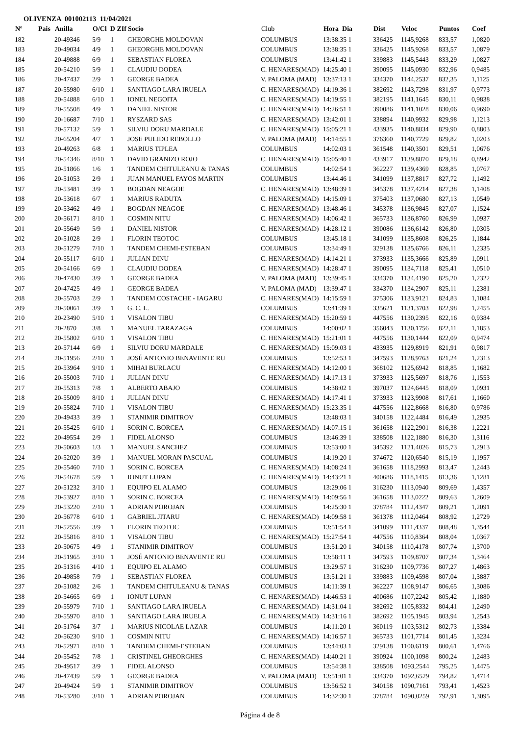OLIVENZA 001002113 11/04/2021
| Nº | Pais | Anilla | O/Cl D ZIf | Socio | Club | Hora Dia | Dist | Veloc | Puntos | Coef |
| --- | --- | --- | --- | --- | --- | --- | --- | --- | --- | --- |
| 182 | | 20-49346 | 5/9 1 | GHEORGHE MOLDOVAN | COLUMBUS | 13:38:35 1 | 336425 | 1145,9268 | 833,57 | 1,0820 |
| 183 | | 20-49034 | 4/9 1 | GHEORGHE MOLDOVAN | COLUMBUS | 13:38:35 1 | 336425 | 1145,9268 | 833,57 | 1,0879 |
| 184 | | 20-49888 | 6/9 1 | SEBASTIAN FLOREA | COLUMBUS | 13:41:42 1 | 339883 | 1145,5443 | 833,29 | 1,0827 |
| 185 | | 20-54210 | 5/9 1 | CLAUDIU DODEA | C. HENARES(MAD) | 14:25:40 1 | 390095 | 1145,0930 | 832,96 | 0,9485 |
| 186 | | 20-47437 | 2/9 1 | GEORGE BADEA | V. PALOMA (MAD) | 13:37:13 1 | 334370 | 1144,2537 | 832,35 | 1,1125 |
| 187 | | 20-55980 | 6/10 1 | SANTIAGO LARA IRUELA | C. HENARES(MAD) | 14:19:36 1 | 382692 | 1143,7298 | 831,97 | 0,9773 |
| 188 | | 20-54888 | 6/10 1 | IONEL NEGOITA | C. HENARES(MAD) | 14:19:55 1 | 382195 | 1141,1645 | 830,11 | 0,9838 |
| 189 | | 20-55508 | 4/9 1 | DANIEL NISTOR | C. HENARES(MAD) | 14:26:51 1 | 390086 | 1141,1028 | 830,06 | 0,9690 |
| 190 | | 20-16687 | 7/10 1 | RYSZARD SAS | C. HENARES(MAD) | 13:42:01 1 | 338894 | 1140,9932 | 829,98 | 1,1213 |
| 191 | | 20-57132 | 5/9 1 | SILVIU DORU MARDALE | C. HENARES(MAD) | 15:05:21 1 | 433935 | 1140,8834 | 829,90 | 0,8803 |
| 192 | | 20-65204 | 4/7 1 | JOSE PULIDO REBOLLO | V. PALOMA (MAD) | 14:14:55 1 | 376360 | 1140,7729 | 829,82 | 1,0203 |
| 193 | | 20-49263 | 6/8 1 | MARIUS TIPLEA | COLUMBUS | 14:02:03 1 | 361548 | 1140,3501 | 829,51 | 1,0676 |
| 194 | | 20-54346 | 8/10 1 | DAVID GRANIZO ROJO | C. HENARES(MAD) | 15:05:40 1 | 433917 | 1139,8870 | 829,18 | 0,8942 |
| 195 | | 20-51866 | 1/6 1 | TANDEM CHITULEANU & TANAS | COLUMBUS | 14:02:54 1 | 362227 | 1139,4369 | 828,85 | 1,0767 |
| 196 | | 20-51053 | 2/9 1 | JUAN MANUEL FAYOS MARTIN | COLUMBUS | 13:44:46 1 | 341099 | 1137,8817 | 827,72 | 1,1492 |
| 197 | | 20-53481 | 3/9 1 | BOGDAN NEAGOE | C. HENARES(MAD) | 13:48:39 1 | 345378 | 1137,4214 | 827,38 | 1,1408 |
| 198 | | 20-53618 | 6/7 1 | MARIUS RADUTA | C. HENARES(MAD) | 14:15:09 1 | 375403 | 1137,0680 | 827,13 | 1,0549 |
| 199 | | 20-53462 | 4/9 1 | BOGDAN NEAGOE | C. HENARES(MAD) | 13:48:46 1 | 345378 | 1136,9845 | 827,07 | 1,1524 |
| 200 | | 20-56171 | 8/10 1 | COSMIN NITU | C. HENARES(MAD) | 14:06:42 1 | 365733 | 1136,8760 | 826,99 | 1,0937 |
| 201 | | 20-55649 | 5/9 1 | DANIEL NISTOR | C. HENARES(MAD) | 14:28:12 1 | 390086 | 1136,6142 | 826,80 | 1,0305 |
| 202 | | 20-51028 | 2/9 1 | FLORIN TEOTOC | COLUMBUS | 13:45:18 1 | 341099 | 1135,8608 | 826,25 | 1,1844 |
| 203 | | 20-51279 | 7/10 1 | TANDEM CHEMI-ESTEBAN | COLUMBUS | 13:34:49 1 | 329138 | 1135,6766 | 826,11 | 1,2335 |
| 204 | | 20-55117 | 6/10 1 | JULIAN DINU | C. HENARES(MAD) | 14:14:21 1 | 373933 | 1135,3666 | 825,89 | 1,0911 |
| 205 | | 20-54166 | 6/9 1 | CLAUDIU DODEA | C. HENARES(MAD) | 14:28:47 1 | 390095 | 1134,7118 | 825,41 | 1,0510 |
| 206 | | 20-47430 | 3/9 1 | GEORGE BADEA | V. PALOMA (MAD) | 13:39:45 1 | 334370 | 1134,4190 | 825,20 | 1,2322 |
| 207 | | 20-47425 | 4/9 1 | GEORGE BADEA | V. PALOMA (MAD) | 13:39:47 1 | 334370 | 1134,2907 | 825,11 | 1,2381 |
| 208 | | 20-55703 | 2/9 1 | TANDEM COSTACHE - IAGARU | C. HENARES(MAD) | 14:15:59 1 | 375306 | 1133,9121 | 824,83 | 1,1084 |
| 209 | | 20-50061 | 3/9 1 | G. C. L. | COLUMBUS | 13:41:39 1 | 335621 | 1131,3703 | 822,98 | 1,2455 |
| 210 | | 20-23490 | 5/10 1 | VISALON TIBU | C. HENARES(MAD) | 15:20:59 1 | 447556 | 1130,2395 | 822,16 | 0,9384 |
| 211 | | 20-2870 | 3/8 1 | MANUEL TARAZAGA | COLUMBUS | 14:00:02 1 | 356043 | 1130,1756 | 822,11 | 1,1853 |
| 212 | | 20-55802 | 6/10 1 | VISALON TIBU | C. HENARES(MAD) | 15:21:01 1 | 447556 | 1130,1444 | 822,09 | 0,9474 |
| 213 | | 20-57144 | 6/9 1 | SILVIU DORU MARDALE | C. HENARES(MAD) | 15:09:03 1 | 433935 | 1129,8919 | 821,91 | 0,9817 |
| 214 | | 20-51956 | 2/10 1 | JOSÉ ANTONIO BENAVENTE RU | COLUMBUS | 13:52:53 1 | 347593 | 1128,9763 | 821,24 | 1,2313 |
| 215 | | 20-53964 | 9/10 1 | MIHAI BURLACU | C. HENARES(MAD) | 14:12:00 1 | 368102 | 1125,6942 | 818,85 | 1,1682 |
| 216 | | 20-55003 | 7/10 1 | JULIAN DINU | C. HENARES(MAD) | 14:17:13 1 | 373933 | 1125,5697 | 818,76 | 1,1553 |
| 217 | | 20-55313 | 7/8 1 | ALBERTO ABAJO | COLUMBUS | 14:38:02 1 | 397037 | 1124,6445 | 818,09 | 1,0931 |
| 218 | | 20-55009 | 8/10 1 | JULIAN DINU | C. HENARES(MAD) | 14:17:41 1 | 373933 | 1123,9908 | 817,61 | 1,1660 |
| 219 | | 20-55824 | 7/10 1 | VISALON TIBU | C. HENARES(MAD) | 15:23:35 1 | 447556 | 1122,8668 | 816,80 | 0,9786 |
| 220 | | 20-49433 | 3/9 1 | STANIMIR DIMITROV | COLUMBUS | 13:48:03 1 | 340158 | 1122,4484 | 816,49 | 1,2935 |
| 221 | | 20-55425 | 6/10 1 | SORIN C. BORCEA | C. HENARES(MAD) | 14:07:15 1 | 361658 | 1122,2901 | 816,38 | 1,2221 |
| 222 | | 20-49554 | 2/9 1 | FIDEL ALONSO | COLUMBUS | 13:46:39 1 | 338508 | 1122,1880 | 816,30 | 1,3116 |
| 223 | | 20-50603 | 1/3 1 | MANUEL SANCHEZ | COLUMBUS | 13:53:00 1 | 345392 | 1121,4026 | 815,73 | 1,2913 |
| 224 | | 20-52020 | 3/9 1 | MANUEL MORAN PASCUAL | COLUMBUS | 14:19:20 1 | 374672 | 1120,6540 | 815,19 | 1,1957 |
| 225 | | 20-55460 | 7/10 1 | SORIN C. BORCEA | C. HENARES(MAD) | 14:08:24 1 | 361658 | 1118,2993 | 813,47 | 1,2443 |
| 226 | | 20-54678 | 5/9 1 | IONUT LUPAN | C. HENARES(MAD) | 14:43:21 1 | 400686 | 1118,1415 | 813,36 | 1,1281 |
| 227 | | 20-51232 | 3/10 1 | EQUIPO EL ALAMO | COLUMBUS | 13:29:06 1 | 316230 | 1113,0940 | 809,69 | 1,4357 |
| 228 | | 20-53927 | 8/10 1 | SORIN C. BORCEA | C. HENARES(MAD) | 14:09:56 1 | 361658 | 1113,0222 | 809,63 | 1,2609 |
| 229 | | 20-53220 | 2/10 1 | ADRIAN POROJAN | COLUMBUS | 14:25:30 1 | 378784 | 1112,4347 | 809,21 | 1,2091 |
| 230 | | 20-56778 | 6/10 1 | GABRIEL JITARU | C. HENARES(MAD) | 14:09:58 1 | 361378 | 1112,0464 | 808,92 | 1,2729 |
| 231 | | 20-52556 | 3/9 1 | FLORIN TEOTOC | COLUMBUS | 13:51:54 1 | 341099 | 1111,4337 | 808,48 | 1,3544 |
| 232 | | 20-55816 | 8/10 1 | VISALON TIBU | C. HENARES(MAD) | 15:27:54 1 | 447556 | 1110,8364 | 808,04 | 1,0367 |
| 233 | | 20-50675 | 4/9 1 | STANIMIR DIMITROV | COLUMBUS | 13:51:20 1 | 340158 | 1110,4178 | 807,74 | 1,3700 |
| 234 | | 20-51965 | 3/10 1 | JOSÉ ANTONIO BENAVENTE RU | COLUMBUS | 13:58:11 1 | 347593 | 1109,8707 | 807,34 | 1,3464 |
| 235 | | 20-51316 | 4/10 1 | EQUIPO EL ALAMO | COLUMBUS | 13:29:57 1 | 316230 | 1109,7736 | 807,27 | 1,4863 |
| 236 | | 20-49858 | 7/9 1 | SEBASTIAN FLOREA | COLUMBUS | 13:51:21 1 | 339883 | 1109,4598 | 807,04 | 1,3887 |
| 237 | | 20-51082 | 2/6 1 | TANDEM CHITULEANU & TANAS | COLUMBUS | 14:11:39 1 | 362227 | 1108,9147 | 806,65 | 1,3086 |
| 238 | | 20-54665 | 6/9 1 | IONUT LUPAN | C. HENARES(MAD) | 14:46:53 1 | 400686 | 1107,2242 | 805,42 | 1,1880 |
| 239 | | 20-55979 | 7/10 1 | SANTIAGO LARA IRUELA | C. HENARES(MAD) | 14:31:04 1 | 382692 | 1105,8332 | 804,41 | 1,2490 |
| 240 | | 20-55970 | 8/10 1 | SANTIAGO LARA IRUELA | C. HENARES(MAD) | 14:31:16 1 | 382692 | 1105,1945 | 803,94 | 1,2543 |
| 241 | | 20-51764 | 3/7 1 | MARIUS NICOLAE LAZAR | COLUMBUS | 14:11:20 1 | 360119 | 1103,5312 | 802,73 | 1,3384 |
| 242 | | 20-56230 | 9/10 1 | COSMIN NITU | C. HENARES(MAD) | 14:16:57 1 | 365733 | 1101,7714 | 801,45 | 1,3234 |
| 243 | | 20-52971 | 8/10 1 | TANDEM CHEMI-ESTEBAN | COLUMBUS | 13:44:03 1 | 329138 | 1100,6119 | 800,61 | 1,4766 |
| 244 | | 20-55452 | 7/8 1 | CRISTINEL GHEORGHES | C. HENARES(MAD) | 14:40:21 1 | 390924 | 1100,1098 | 800,24 | 1,2483 |
| 245 | | 20-49517 | 3/9 1 | FIDEL ALONSO | COLUMBUS | 13:54:38 1 | 338508 | 1093,2544 | 795,25 | 1,4475 |
| 246 | | 20-47439 | 5/9 1 | GEORGE BADEA | V. PALOMA (MAD) | 13:51:01 1 | 334370 | 1092,6529 | 794,82 | 1,4714 |
| 247 | | 20-49424 | 5/9 1 | STANIMIR DIMITROV | COLUMBUS | 13:56:52 1 | 340158 | 1090,7161 | 793,41 | 1,4523 |
| 248 | | 20-53280 | 3/10 1 | ADRIAN POROJAN | COLUMBUS | 14:32:30 1 | 378784 | 1090,0259 | 792,91 | 1,3095 |
Página 4 de 8